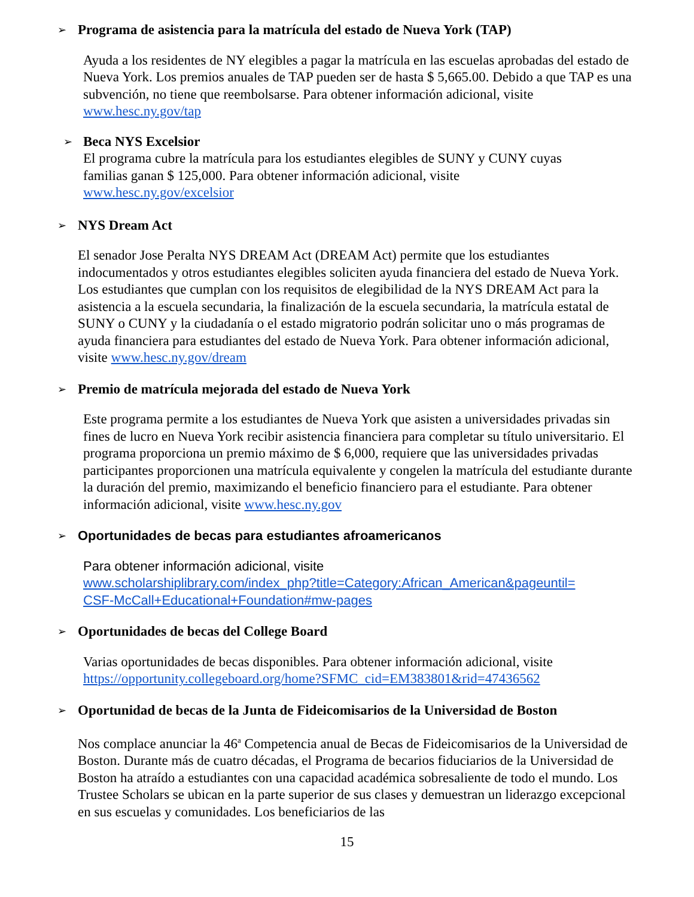➢ Programa de asistencia para la matrícula del estado de Nueva York (TAP)
Ayuda a los residentes de NY elegibles a pagar la matrícula en las escuelas aprobadas del estado de Nueva York. Los premios anuales de TAP pueden ser de hasta $ 5,665.00. Debido a que TAP es una subvención, no tiene que reembolsarse. Para obtener información adicional, visite www.hesc.ny.gov/tap
➢ Beca NYS Excelsior
El programa cubre la matrícula para los estudiantes elegibles de SUNY y CUNY cuyas familias ganan $ 125,000. Para obtener información adicional, visite www.hesc.ny.gov/excelsior
➢ NYS Dream Act
El senador Jose Peralta NYS DREAM Act (DREAM Act) permite que los estudiantes indocumentados y otros estudiantes elegibles soliciten ayuda financiera del estado de Nueva York. Los estudiantes que cumplan con los requisitos de elegibilidad de la NYS DREAM Act para la asistencia a la escuela secundaria, la finalización de la escuela secundaria, la matrícula estatal de SUNY o CUNY y la ciudadanía o el estado migratorio podrán solicitar uno o más programas de ayuda financiera para estudiantes del estado de Nueva York. Para obtener información adicional, visite www.hesc.ny.gov/dream
➢ Premio de matrícula mejorada del estado de Nueva York
Este programa permite a los estudiantes de Nueva York que asisten a universidades privadas sin fines de lucro en Nueva York recibir asistencia financiera para completar su título universitario. El programa proporciona un premio máximo de $ 6,000, requiere que las universidades privadas participantes proporcionen una matrícula equivalente y congelen la matrícula del estudiante durante la duración del premio, maximizando el beneficio financiero para el estudiante. Para obtener información adicional, visite www.hesc.ny.gov
➢ Oportunidades de becas para estudiantes afroamericanos
Para obtener información adicional, visite
www.scholarshiplibrary.com/index_php?title=Category:African_American&pageuntil=
CSF-McCall+Educational+Foundation#mw-pages
➢ Oportunidades de becas del College Board
Varias oportunidades de becas disponibles. Para obtener información adicional, visite https://opportunity.collegeboard.org/home?SFMC_cid=EM383801&rid=47436562
➢ Oportunidad de becas de la Junta de Fideicomisarios de la Universidad de Boston
Nos complace anunciar la 46<sup>a</sup> Competencia anual de Becas de Fideicomisarios de la Universidad de Boston. Durante más de cuatro décadas, el Programa de becarios fiduciarios de la Universidad de Boston ha atraído a estudiantes con una capacidad académica sobresaliente de todo el mundo. Los Trustee Scholars se ubican en la parte superior de sus clases y demuestran un liderazgo excepcional en sus escuelas y comunidades. Los beneficiarios de las
15